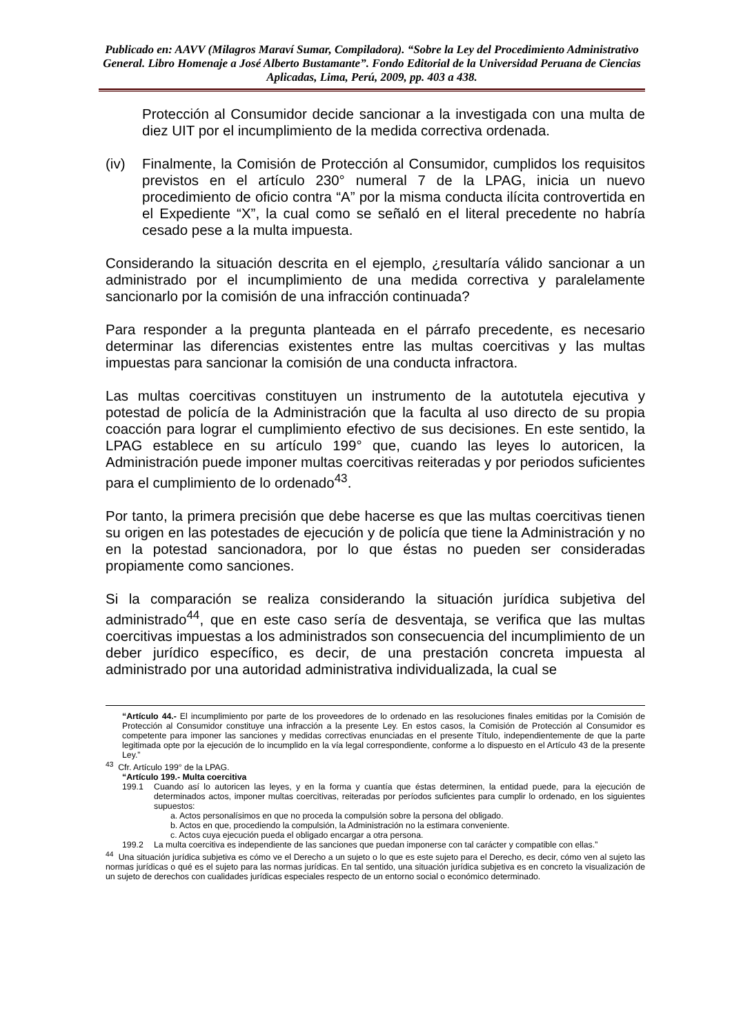Publicado en: AAVV (Milagros Maraví Sumar, Compiladora). “Sobre la Ley del Procedimiento Administrativo General. Libro Homenaje a José Alberto Bustamante”. Fondo Editorial de la Universidad Peruana de Ciencias Aplicadas, Lima, Perú, 2009, pp. 403 a 438.
Protección al Consumidor decide sancionar a la investigada con una multa de diez UIT por el incumplimiento de la medida correctiva ordenada.
(iv) Finalmente, la Comisión de Protección al Consumidor, cumplidos los requisitos previstos en el artículo 230° numeral 7 de la LPAG, inicia un nuevo procedimiento de oficio contra “A” por la misma conducta ilícita controvertida en el Expediente “X”, la cual como se señaló en el literal precedente no habría cesado pese a la multa impuesta.
Considerando la situación descrita en el ejemplo, ¿resultaría válido sancionar a un administrado por el incumplimiento de una medida correctiva y paralelamente sancionarlo por la comisión de una infracción continuada?
Para responder a la pregunta planteada en el párrafo precedente, es necesario determinar las diferencias existentes entre las multas coercitivas y las multas impuestas para sancionar la comisión de una conducta infractora.
Las multas coercitivas constituyen un instrumento de la autotutela ejecutiva y potestad de policía de la Administración que la faculta al uso directo de su propia coacción para lograr el cumplimiento efectivo de sus decisiones. En este sentido, la LPAG establece en su artículo 199° que, cuando las leyes lo autoricen, la Administración puede imponer multas coercitivas reiteradas y por periodos suficientes para el cumplimiento de lo ordenado<sup>43</sup>.
Por tanto, la primera precisión que debe hacerse es que las multas coercitivas tienen su origen en las potestades de ejecución y de policía que tiene la Administración y no en la potestad sancionadora, por lo que éstas no pueden ser consideradas propiamente como sanciones.
Si la comparación se realiza considerando la situación jurídica subjetiva del administrado<sup>44</sup>, que en este caso sería de desventaja, se verifica que las multas coercitivas impuestas a los administrados son consecuencia del incumplimiento de un deber jurídico específico, es decir, de una prestación concreta impuesta al administrado por una autoridad administrativa individualizada, la cual se
“Artículo 44.- El incumplimiento por parte de los proveedores de lo ordenado en las resoluciones finales emitidas por la Comisión de Protección al Consumidor constituye una infracción a la presente Ley. En estos casos, la Comisión de Protección al Consumidor es competente para imponer las sanciones y medidas correctivas enunciadas en el presente Título, independientemente de que la parte legitimada opte por la ejecución de lo incumplido en la vía legal correspondiente, conforme a lo dispuesto en el Artículo 43 de la presente Ley.”
<sup>43</sup> Cfr. Artículo 199° de la LPAG.
“Artículo 199.- Multa coercitiva
199.1 Cuando así lo autoricen las leyes, y en la forma y cuantía que éstas determinen, la entidad puede, para la ejecución de determinados actos, imponer multas coercitivas, reiteradas por períodos suficientes para cumplir lo ordenado, en los siguientes supuestos:
a. Actos personalísimos en que no proceda la compulsión sobre la persona del obligado.
b. Actos en que, procediendo la compulsión, la Administración no la estimara conveniente.
c. Actos cuya ejecución pueda el obligado encargar a otra persona.
199.2 La multa coercitiva es independiente de las sanciones que puedan imponerse con tal carácter y compatible con ellas.”
<sup>44</sup> Una situación jurídica subjetiva es cómo ve el Derecho a un sujeto o lo que es este sujeto para el Derecho, es decir, cómo ven al sujeto las normas jurídicas o qué es el sujeto para las normas jurídicas. En tal sentido, una situación jurídica subjetiva es en concreto la visualización de un sujeto de derechos con cualidades jurídicas especiales respecto de un entorno social o económico determinado.